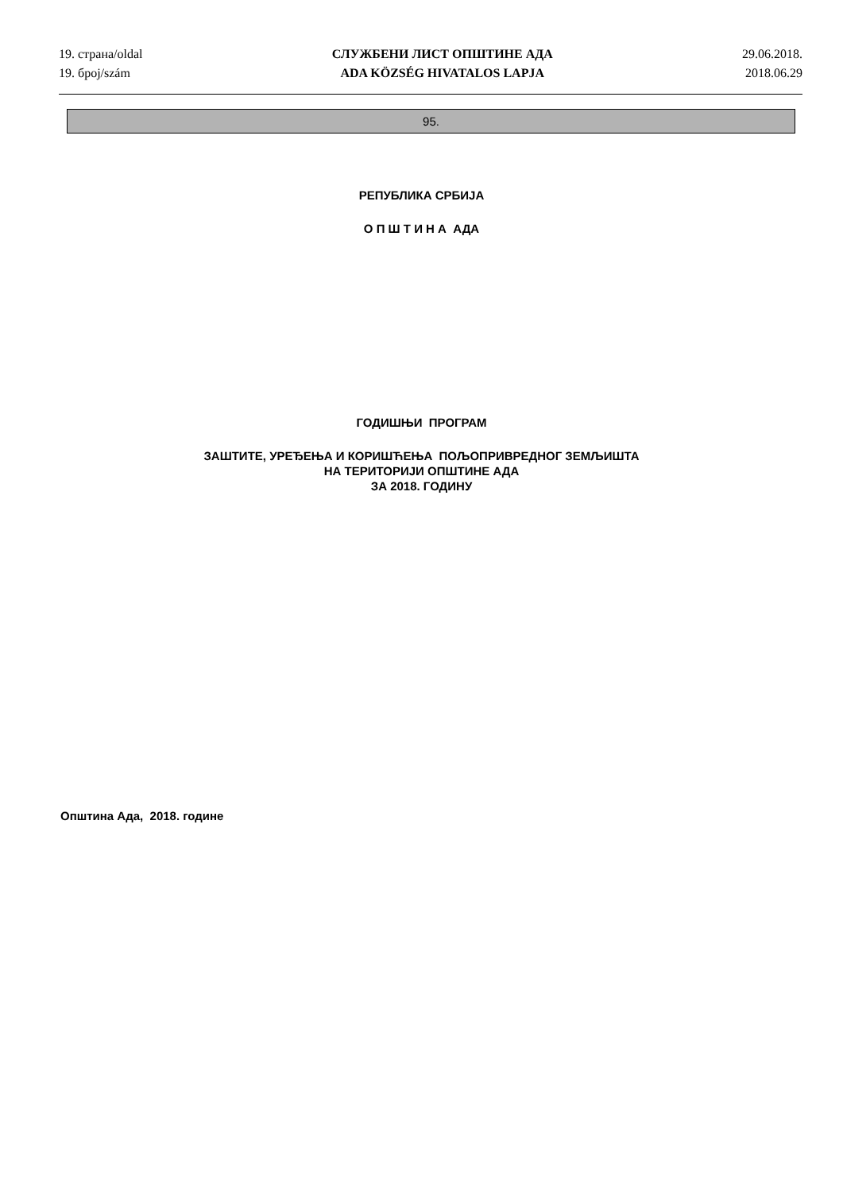19. страна/oldal
19. број/szám
СЛУЖБЕНИ ЛИСТ ОПШТИНЕ АДА
ADA KÖZSÉG HIVATALOS LAPJA
29.06.2018.
2018.06.29
95.
РЕПУБЛИКА СРБИЈА
О П Ш Т И Н А АДА
ГОДИШЊИ ПРОГРАМ
ЗАШТИТЕ, УРЕЂЕЊА И КОРИШЋЕЊА ПОЉОПРИВРЕДНОГ ЗЕМЉИШТА
НА ТЕРИТОРИЈИ ОПШТИНЕ АДА
ЗА 2018. ГОДИНУ
Општина Ада, 2018. године